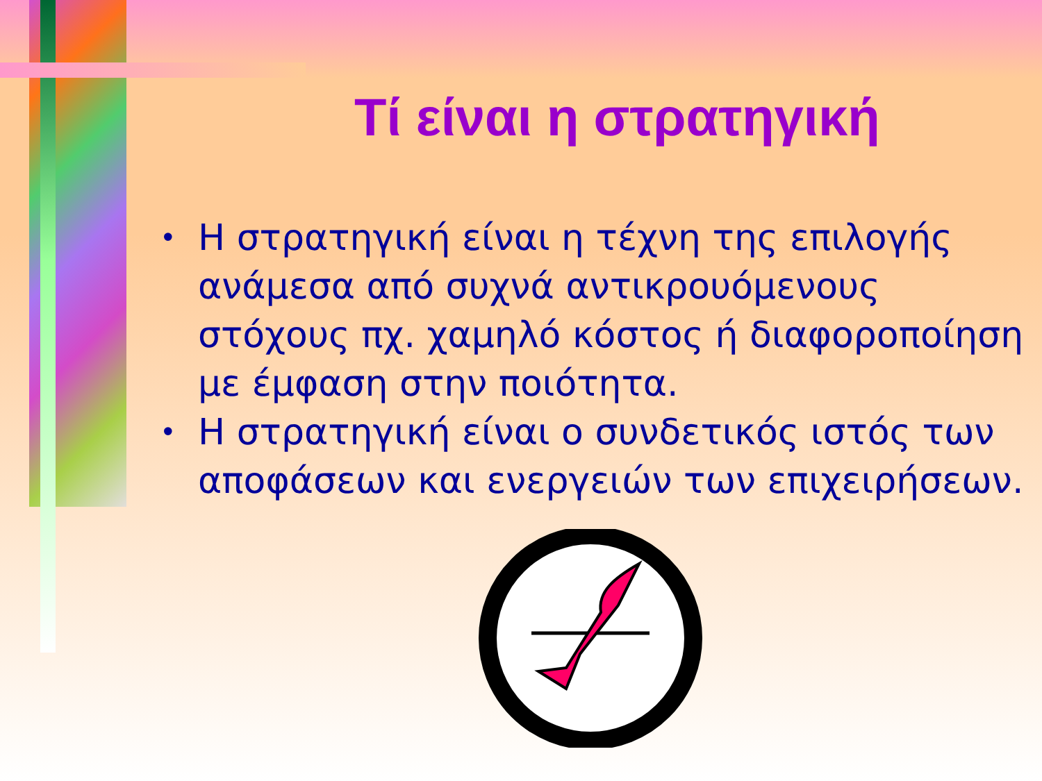Τί είναι η στρατηγική
• Η στρατηγική είναι η τέχνη της επιλογής ανάμεσα από συχνά αντικρουόμενους στόχους πχ. χαμηλό κόστος ή διαφοροποίηση με έμφαση στην ποιότητα.
• Η στρατηγική είναι ο συνδετικός ιστός των αποφάσεων και ενεργειών των επιχειρήσεων.